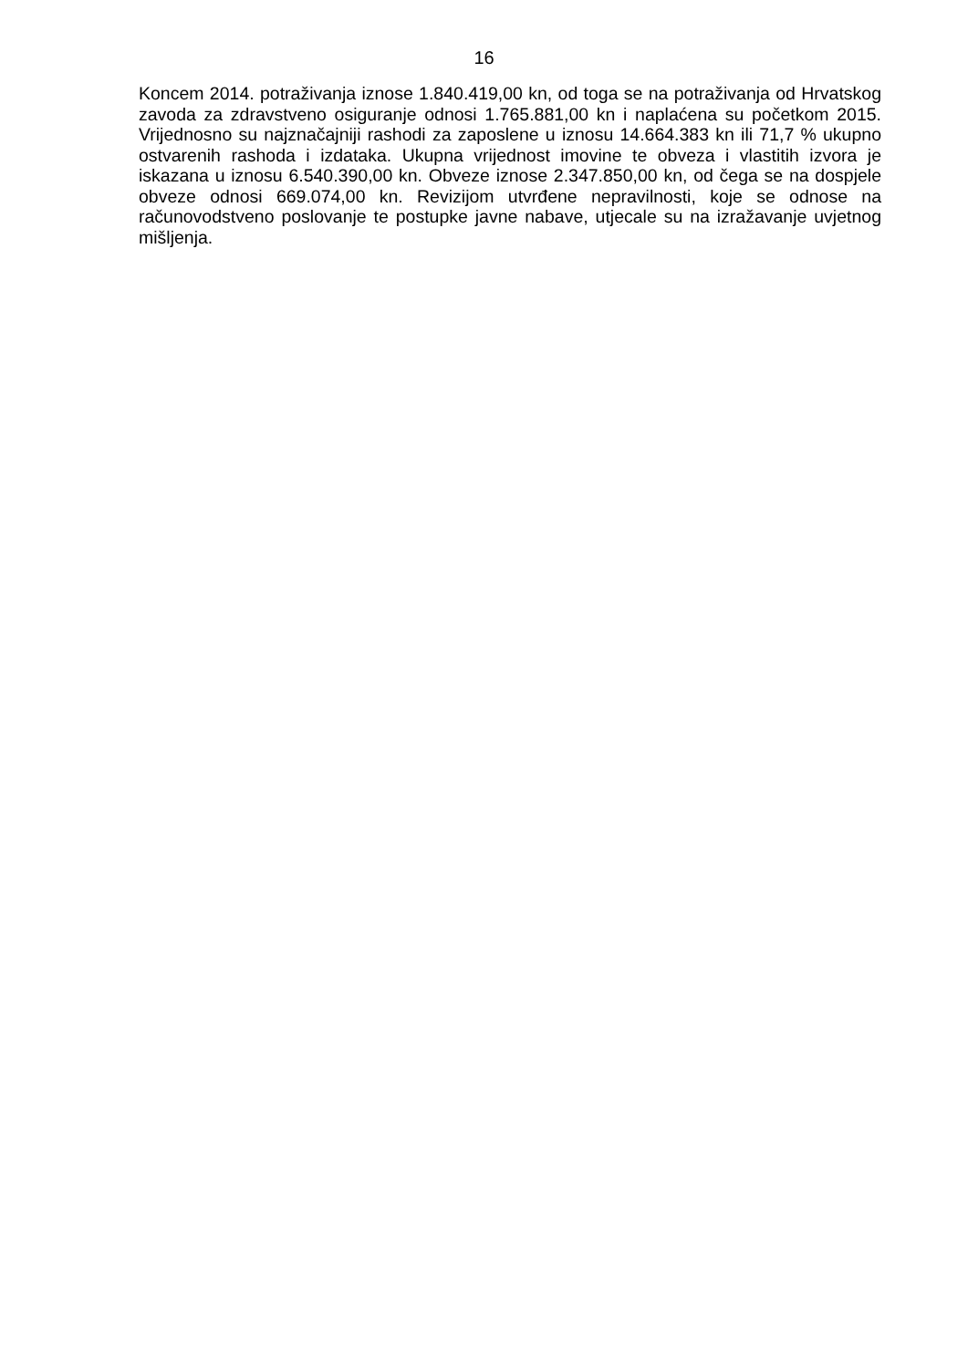16
Koncem 2014. potraživanja iznose 1.840.419,00 kn, od toga se na potraživanja od Hrvatskog zavoda za zdravstveno osiguranje odnosi 1.765.881,00 kn i naplaćena su početkom 2015. Vrijednosno su najznačajniji rashodi za zaposlene u iznosu 14.664.383 kn ili 71,7 % ukupno ostvarenih rashoda i izdataka. Ukupna vrijednost imovine te obveza i vlastitih izvora je iskazana u iznosu 6.540.390,00 kn. Obveze iznose 2.347.850,00 kn, od čega se na dospjele obveze odnosi 669.074,00 kn. Revizijom utvrđene nepravilnosti, koje se odnose na računovodstveno poslovanje te postupke javne nabave, utjecale su na izražavanje uvjetnog mišljenja.